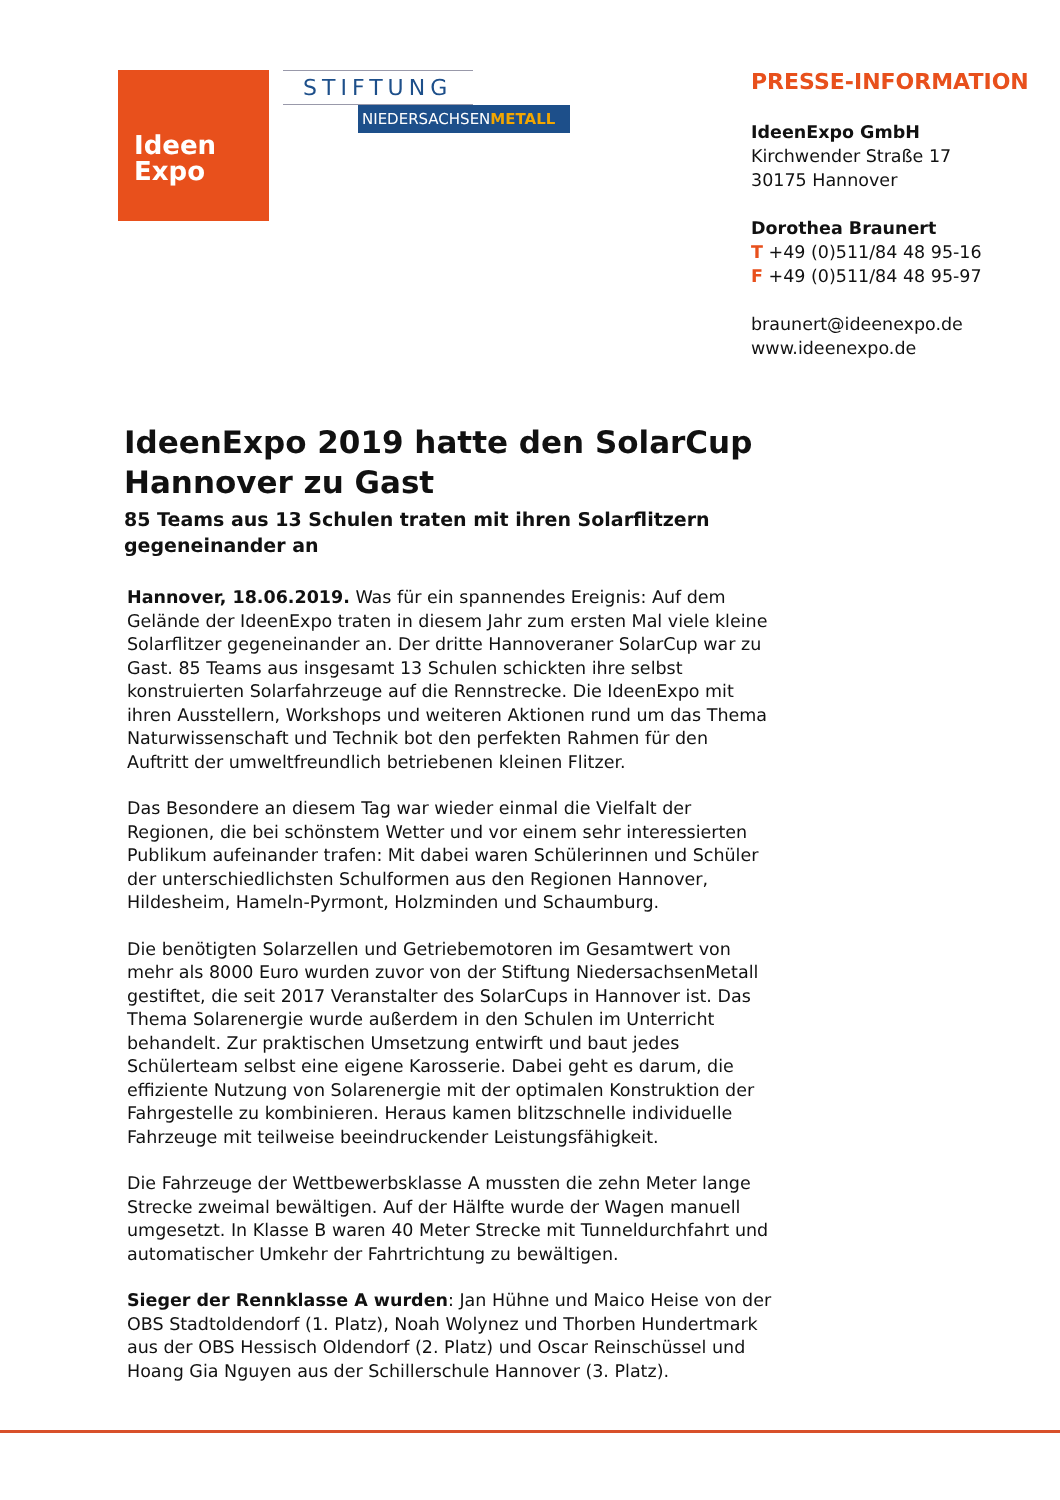Ideen
Expo
STIFTUNG
NIEDERSACHSENMETALL
PRESSE-INFORMATION
IdeenExpo GmbH
Kirchwender Straße 17
30175 Hannover
Dorothea Braunert
T +49 (0)511/84 48 95-16
F +49 (0)511/84 48 95-97
braunert@ideenexpo.de
www.ideenexpo.de
IdeenExpo 2019 hatte den SolarCup Hannover zu Gast
85 Teams aus 13 Schulen traten mit ihren Solarflitzern gegeneinander an
Hannover, 18.06.2019. Was für ein spannendes Ereignis: Auf dem Gelände der IdeenExpo traten in diesem Jahr zum ersten Mal viele kleine Solarflitzer gegeneinander an. Der dritte Hannoveraner SolarCup war zu Gast. 85 Teams aus insgesamt 13 Schulen schickten ihre selbst konstruierten Solarfahrzeuge auf die Rennstrecke. Die IdeenExpo mit ihren Ausstellern, Workshops und weiteren Aktionen rund um das Thema Naturwissenschaft und Technik bot den perfekten Rahmen für den Auftritt der umweltfreundlich betriebenen kleinen Flitzer.
Das Besondere an diesem Tag war wieder einmal die Vielfalt der Regionen, die bei schönstem Wetter und vor einem sehr interessierten Publikum aufeinander trafen: Mit dabei waren Schülerinnen und Schüler der unterschiedlichsten Schulformen aus den Regionen Hannover, Hildesheim, Hameln-Pyrmont, Holzminden und Schaumburg.
Die benötigten Solarzellen und Getriebemotoren im Gesamtwert von mehr als 8000 Euro wurden zuvor von der Stiftung NiedersachsenMetall gestiftet, die seit 2017 Veranstalter des SolarCups in Hannover ist. Das Thema Solarenergie wurde außerdem in den Schulen im Unterricht behandelt. Zur praktischen Umsetzung entwirft und baut jedes Schülerteam selbst eine eigene Karosserie. Dabei geht es darum, die effiziente Nutzung von Solarenergie mit der optimalen Konstruktion der Fahrgestelle zu kombinieren. Heraus kamen blitzschnelle individuelle Fahrzeuge mit teilweise beeindruckender Leistungsfähigkeit.
Die Fahrzeuge der Wettbewerbsklasse A mussten die zehn Meter lange Strecke zweimal bewältigen. Auf der Hälfte wurde der Wagen manuell umgesetzt. In Klasse B waren 40 Meter Strecke mit Tunneldurchfahrt und automatischer Umkehr der Fahrtrichtung zu bewältigen.
Sieger der Rennklasse A wurden: Jan Hühne und Maico Heise von der OBS Stadtoldendorf (1. Platz), Noah Wolynez und Thorben Hundertmark aus der OBS Hessisch Oldendorf (2. Platz) und Oscar Reinschüssel und Hoang Gia Nguyen aus der Schillerschule Hannover (3. Platz).